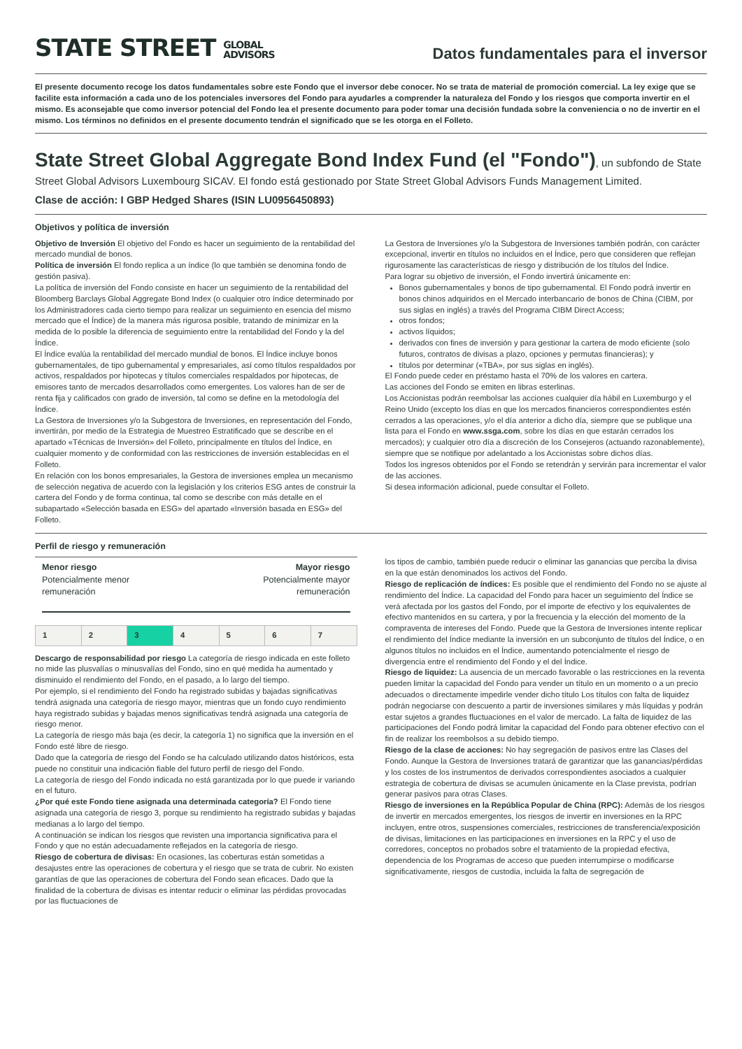STATE STREET GLOBAL
ADVISORS
Datos fundamentales para el inversor
El presente documento recoge los datos fundamentales sobre este Fondo que el inversor debe conocer. No se trata de material de promoción comercial. La ley exige que se facilite esta información a cada uno de los potenciales inversores del Fondo para ayudarles a comprender la naturaleza del Fondo y los riesgos que comporta invertir en el mismo. Es aconsejable que como inversor potencial del Fondo lea el presente documento para poder tomar una decisión fundada sobre la conveniencia o no de invertir en el mismo. Los términos no definidos en el presente documento tendrán el significado que se les otorga en el Folleto.
State Street Global Aggregate Bond Index Fund (el "Fondo")
, un subfondo de State Street Global Advisors Luxembourg SICAV. El fondo está gestionado por State Street Global Advisors Funds Management Limited.
Clase de acción: I GBP Hedged Shares (ISIN LU0956450893)
Objetivos y política de inversión
Objetivo de Inversión El objetivo del Fondo es hacer un seguimiento de la rentabilidad del mercado mundial de bonos.
Política de inversión El fondo replica a un índice (lo que también se denomina fondo de gestión pasiva).
La política de inversión del Fondo consiste en hacer un seguimiento de la rentabilidad del Bloomberg Barclays Global Aggregate Bond Index (o cualquier otro índice determinado por los Administradores cada cierto tiempo para realizar un seguimiento en esencia del mismo mercado que el Índice) de la manera más rigurosa posible, tratando de minimizar en la medida de lo posible la diferencia de seguimiento entre la rentabilidad del Fondo y la del Índice.
El Índice evalúa la rentabilidad del mercado mundial de bonos. El Índice incluye bonos gubernamentales, de tipo gubernamental y empresariales, así como títulos respaldados por activos, respaldados por hipotecas y títulos comerciales respaldados por hipotecas, de emisores tanto de mercados desarrollados como emergentes. Los valores han de ser de renta fija y calificados con grado de inversión, tal como se define en la metodología del Índice.
La Gestora de Inversiones y/o la Subgestora de Inversiones, en representación del Fondo, invertirán, por medio de la Estrategia de Muestreo Estratificado que se describe en el apartado «Técnicas de Inversión» del Folleto, principalmente en títulos del Índice, en cualquier momento y de conformidad con las restricciones de inversión establecidas en el Folleto.
En relación con los bonos empresariales, la Gestora de inversiones emplea un mecanismo de selección negativa de acuerdo con la legislación y los criterios ESG antes de construir la cartera del Fondo y de forma continua, tal como se describe con más detalle en el subapartado «Selección basada en ESG» del apartado «Inversión basada en ESG» del Folleto.
La Gestora de Inversiones y/o la Subgestora de Inversiones también podrán, con carácter excepcional, invertir en títulos no incluidos en el Índice, pero que consideren que reflejan rigurosamente las características de riesgo y distribución de los títulos del Índice.
Para lograr su objetivo de inversión, el Fondo invertirá únicamente en:
Bonos gubernamentales y bonos de tipo gubernamental. El Fondo podrá invertir en bonos chinos adquiridos en el Mercado interbancario de bonos de China (CIBM, por sus siglas en inglés) a través del Programa CIBM Direct Access;
otros fondos;
activos líquidos;
derivados con fines de inversión y para gestionar la cartera de modo eficiente (solo futuros, contratos de divisas a plazo, opciones y permutas financieras); y
títulos por determinar («TBA», por sus siglas en inglés).
El Fondo puede ceder en préstamo hasta el 70% de los valores en cartera.
Las acciones del Fondo se emiten en libras esterlinas.
Los Accionistas podrán reembolsar las acciones cualquier día hábil en Luxemburgo y el Reino Unido (excepto los días en que los mercados financieros correspondientes estén cerrados a las operaciones, y/o el día anterior a dicho día, siempre que se publique una lista para el Fondo en www.ssga.com, sobre los días en que estarán cerrados los mercados); y cualquier otro día a discreción de los Consejeros (actuando razonablemente), siempre que se notifique por adelantado a los Accionistas sobre dichos días.
Todos los ingresos obtenidos por el Fondo se retendrán y servirán para incrementar el valor de las acciones.
Si desea información adicional, puede consultar el Folleto.
Perfil de riesgo y remuneración
Menor riesgo
Potencialmente menor
remuneración
Mayor riesgo
Potencialmente mayor
remuneración
| 1 | 2 | 3 | 4 | 5 | 6 | 7 |
Descargo de responsabilidad por riesgo La categoría de riesgo indicada en este folleto no mide las plusvalías o minusvalías del Fondo, sino en qué medida ha aumentado y disminuido el rendimiento del Fondo, en el pasado, a lo largo del tiempo.
Por ejemplo, si el rendimiento del Fondo ha registrado subidas y bajadas significativas tendrá asignada una categoría de riesgo mayor, mientras que un fondo cuyo rendimiento haya registrado subidas y bajadas menos significativas tendrá asignada una categoría de riesgo menor.
La categoría de riesgo más baja (es decir, la categoría 1) no significa que la inversión en el Fondo esté libre de riesgo.
Dado que la categoría de riesgo del Fondo se ha calculado utilizando datos históricos, esta puede no constituir una indicación fiable del futuro perfil de riesgo del Fondo.
La categoría de riesgo del Fondo indicada no está garantizada por lo que puede ir variando en el futuro.
¿Por qué este Fondo tiene asignada una determinada categoría? El Fondo tiene asignada una categoría de riesgo 3, porque su rendimiento ha registrado subidas y bajadas medianas a lo largo del tiempo.
A continuación se indican los riesgos que revisten una importancia significativa para el Fondo y que no están adecuadamente reflejados en la categoría de riesgo.
Riesgo de cobertura de divisas: En ocasiones, las coberturas están sometidas a desajustes entre las operaciones de cobertura y el riesgo que se trata de cubrir. No existen garantías de que las operaciones de cobertura del Fondo sean eficaces. Dado que la finalidad de la cobertura de divisas es intentar reducir o eliminar las pérdidas provocadas por las fluctuaciones de
los tipos de cambio, también puede reducir o eliminar las ganancias que perciba la divisa en la que están denominados los activos del Fondo.
Riesgo de replicación de índices: Es posible que el rendimiento del Fondo no se ajuste al rendimiento del Índice. La capacidad del Fondo para hacer un seguimiento del Índice se verá afectada por los gastos del Fondo, por el importe de efectivo y los equivalentes de efectivo mantenidos en su cartera, y por la frecuencia y la elección del momento de la compraventa de intereses del Fondo. Puede que la Gestora de Inversiones intente replicar el rendimiento del Índice mediante la inversión en un subconjunto de títulos del Índice, o en algunos títulos no incluidos en el Índice, aumentando potencialmente el riesgo de divergencia entre el rendimiento del Fondo y el del Índice.
Riesgo de liquidez: La ausencia de un mercado favorable o las restricciones en la reventa pueden limitar la capacidad del Fondo para vender un título en un momento o a un precio adecuados o directamente impedirle vender dicho título Los títulos con falta de liquidez podrán negociarse con descuento a partir de inversiones similares y más líquidas y podrán estar sujetos a grandes fluctuaciones en el valor de mercado. La falta de liquidez de las participaciones del Fondo podrá limitar la capacidad del Fondo para obtener efectivo con el fin de realizar los reembolsos a su debido tiempo.
Riesgo de la clase de acciones: No hay segregación de pasivos entre las Clases del Fondo. Aunque la Gestora de Inversiones tratará de garantizar que las ganancias/pérdidas y los costes de los instrumentos de derivados correspondientes asociados a cualquier estrategia de cobertura de divisas se acumulen únicamente en la Clase prevista, podrían generar pasivos para otras Clases.
Riesgo de inversiones en la República Popular de China (RPC): Además de los riesgos de invertir en mercados emergentes, los riesgos de invertir en inversiones en la RPC incluyen, entre otros, suspensiones comerciales, restricciones de transferencia/exposición de divisas, limitaciones en las participaciones en inversiones en la RPC y el uso de corredores, conceptos no probados sobre el tratamiento de la propiedad efectiva, dependencia de los Programas de acceso que pueden interrumpirse o modificarse significativamente, riesgos de custodia, incluida la falta de segregación de